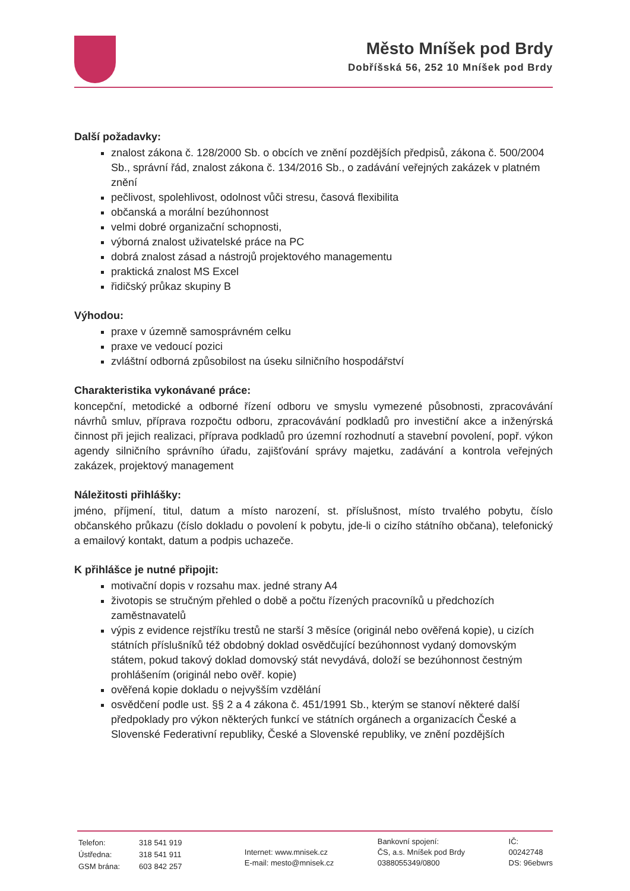Město Mníšek pod Brdy
Dobříšská 56, 252 10 Mníšek pod Brdy
Další požadavky:
znalost zákona č. 128/2000 Sb. o obcích ve znění pozdějších předpisů, zákona č. 500/2004 Sb., správní řád, znalost zákona č. 134/2016 Sb., o zadávání veřejných zakázek v platném znění
pečlivost, spolehlivost, odolnost vůči stresu, časová flexibilita
občanská a morální bezúhonnost
velmi dobré organizační schopnosti,
výborná znalost uživatelské práce na PC
dobrá znalost zásad a nástrojů projektového managementu
praktická znalost MS Excel
řidičský průkaz skupiny B
Výhodou:
praxe v územně samosprávném celku
praxe ve vedoucí pozici
zvláštní odborná způsobilost na úseku silničního hospodářství
Charakteristika vykonávané práce:
koncepční, metodické a odborné řízení odboru ve smyslu vymezené působnosti, zpracovávání návrhů smluv, příprava rozpočtu odboru, zpracovávání podkladů pro investiční akce a inženýrská činnost při jejich realizaci, příprava podkladů pro územní rozhodnutí a stavební povolení, popř. výkon agendy silničního správního úřadu, zajišťování správy majetku, zadávání a kontrola veřejných zakázek, projektový management
Náležitosti přihlášky:
jméno, příjmení, titul, datum a místo narození, st. příslušnost, místo trvalého pobytu, číslo občanského průkazu (číslo dokladu o povolení k pobytu, jde-li o cizího státního občana), telefonický a emailový kontakt, datum a podpis uchazeče.
K přihlášce je nutné připojit:
motivační dopis v rozsahu max. jedné strany A4
životopis se stručným přehled o době a počtu řízených pracovníků u předchozích zaměstnavatelů
výpis z evidence rejstříku trestů ne starší 3 měsíce (originál nebo ověřená kopie), u cizích státních příslušníků též obdobný doklad osvědčující bezúhonnost vydaný domovským státem, pokud takový doklad domovský stát nevydává, doloží se bezúhonnost čestným prohlášením (originál nebo ověř. kopie)
ověřená kopie dokladu o nejvyšším vzdělání
osvědčení podle ust. §§ 2 a 4 zákona č. 451/1991 Sb., kterým se stanoví některé další předpoklady pro výkon některých funkcí ve státních orgánech a organizacích České a Slovenské Federativní republiky, České a Slovenské republiky, ve znění pozdějších
| Telefon: | 318 541 919 |
| Ústředna: | 318 541 911 |
| GSM brána: | 603 842 257 |
Internet: www.mnisek.cz
E-mail: mesto@mnisek.cz
Bankovní spojení:
ČS, a.s. Mníšek pod Brdy
0388055349/0800
IČ:
00242748
DS: 96ebwrs